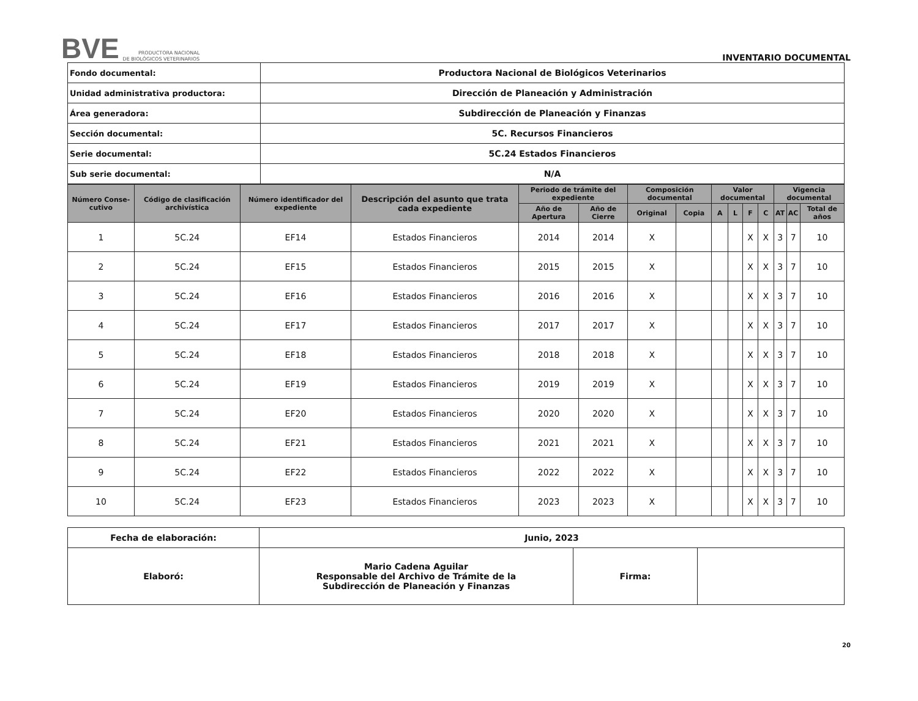BVE PRODUCTORA NACIONAL
DE BIOLÓGICOS VETERINARIOS
INVENTARIO DOCUMENTAL
| Fondo documental: | Productora Nacional de Biológicos Veterinarios |
| Unidad administrativa productora: | Dirección de Planeación y Administración |
| Área generadora: | Subdirección de Planeación y Finanzas |
| Sección documental: | 5C. Recursos Financieros |
| Serie documental: | 5C.24 Estados Financieros |
| Sub serie documental: | N/A |
| Número Conse-cutivo | Código de clasificación archivística | Número identificador del expediente | Descripción del asunto que trata cada expediente | Periodo de trámite del expediente | | Composición documental | | Valor documental | | | | Vigencia documental | | |
| --- | --- | --- | --- | --- | --- | --- | --- | --- | --- | --- | --- | --- | --- | --- |
| | | | | Año de Apertura | Año de Cierre | Original | Copia | A | L | F | C | AT | AC | Total de años |
| 1 | 5C.24 | EF14 | Estados Financieros | 2014 | 2014 | X | | | | X | X | 3 | 7 | 10 |
| 2 | 5C.24 | EF15 | Estados Financieros | 2015 | 2015 | X | | | | X | X | 3 | 7 | 10 |
| 3 | 5C.24 | EF16 | Estados Financieros | 2016 | 2016 | X | | | | X | X | 3 | 7 | 10 |
| 4 | 5C.24 | EF17 | Estados Financieros | 2017 | 2017 | X | | | | X | X | 3 | 7 | 10 |
| 5 | 5C.24 | EF18 | Estados Financieros | 2018 | 2018 | X | | | | X | X | 3 | 7 | 10 |
| 6 | 5C.24 | EF19 | Estados Financieros | 2019 | 2019 | X | | | | X | X | 3 | 7 | 10 |
| 7 | 5C.24 | EF20 | Estados Financieros | 2020 | 2020 | X | | | | X | X | 3 | 7 | 10 |
| 8 | 5C.24 | EF21 | Estados Financieros | 2021 | 2021 | X | | | | X | X | 3 | 7 | 10 |
| 9 | 5C.24 | EF22 | Estados Financieros | 2022 | 2022 | X | | | | X | X | 3 | 7 | 10 |
| 10 | 5C.24 | EF23 | Estados Financieros | 2023 | 2023 | X | | | | X | X | 3 | 7 | 10 |
| Fecha de elaboración: | Junio, 2023 | | |
| Elaboró: | Mario Cadena Aguilar Responsable del Archivo de Trámite de la Subdirección de Planeación y Finanzas | Firma: | |
20